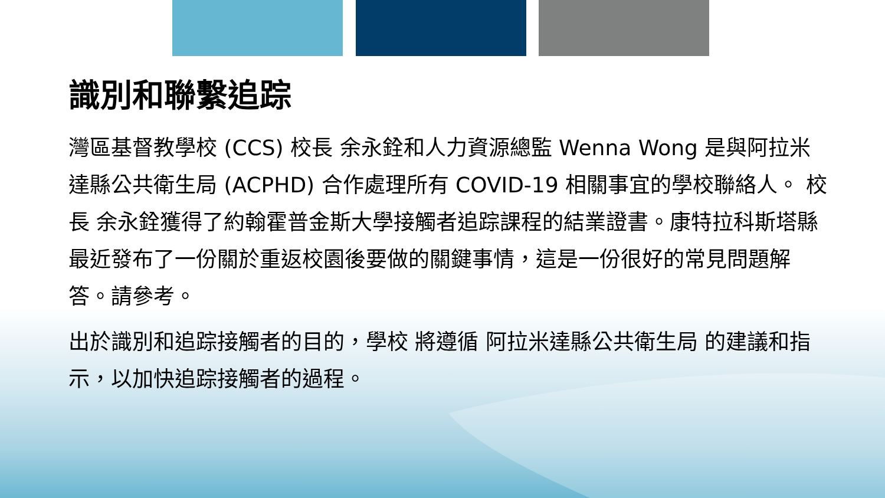識別和聯繫追踪
灣區基督教學校 (CCS) 校長 余永銓和人力資源總監 Wenna Wong 是與阿拉米達縣公共衛生局 (ACPHD) 合作處理所有 COVID-19 相關事宜的學校聯絡人。 校長 余永銓獲得了約翰霍普金斯大學接觸者追踪課程的結業證書。康特拉科斯塔縣最近發布了一份關於重返校園後要做的關鍵事情，這是一份很好的常見問題解答。請參考。
出於識別和追踪接觸者的目的，學校 將遵循 阿拉米達縣公共衛生局 的建議和指示，以加快追踪接觸者的過程。